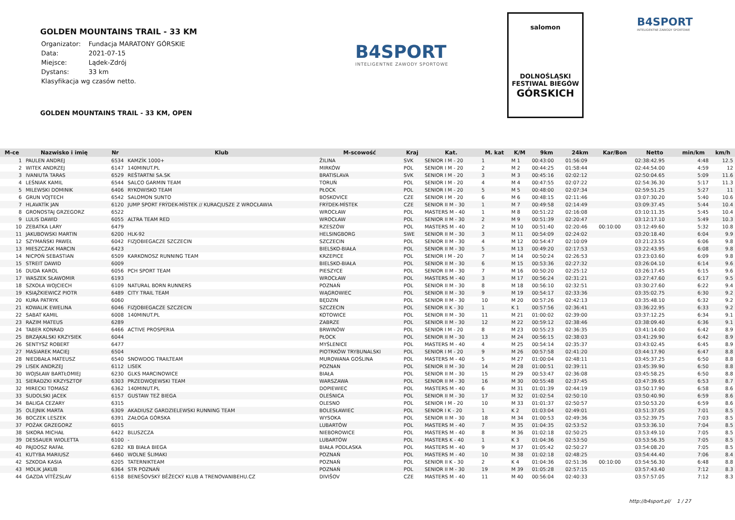GOLDEN MOUNTAINS TRAIL - 33 KM
| Organizator: | Fundacja MARATONY GÓRSKIE |
| Data: | 2021-07-15 |
| Miejsce: | Lądek-Zdrój |
| Dystans: | 33 km |
| Klasyfikacja wg czasów netto. | |
B4SPORT
INTELIGENTNE ZAWODY SPORTOWE
salomon
DOLNOŚLĄSKI
FESTIWAL BIEGÓW
GÓRSKICH
B4SPORT
INTELIGENTNE ZAWODY SPORTOWE
GOLDEN MOUNTAINS TRAIL - 33 KM, OPEN
| M-ce | Nazwisko i imię | Nr | Klub | M-scowość | Kraj | Kat. | M. kat | K/M | 9km | 24km | Kar/Bon | Netto | min/km | km/h |
| --- | --- | --- | --- | --- | --- | --- | --- | --- | --- | --- | --- | --- | --- | --- |
| 1 | PAULEN ANDREJ | 6534 | KAMZÍK 1000+ | ŽILINA | SVK | SENIOR I M - 20 | 1 | M 1 | 00:43:00 | 01:56:09 | | 02:38:42.95 | 4:48 | 12.5 |
| 2 | WITEK ANDRZEJ | 6147 | 140MINUT.PL | MIRKÓW | POL | SENIOR I M - 20 | 2 | M 2 | 00:44:25 | 01:58:44 | | 02:44:54.00 | 4:59 | 12 |
| 3 | IVANIUTA TARAS | 6529 | REŠTARTNI SA.SK | BRATISLAVA | SVK | SENIOR I M - 20 | 3 | M 3 | 00:45:16 | 02:02:12 | | 02:50:04.65 | 5:09 | 11.6 |
| 4 | LEŚNIAK KAMIL | 6544 | SALCO GARMIN TEAM | TORUŃ | POL | SENIOR I M - 20 | 4 | M 4 | 00:47:55 | 02:07:22 | | 02:54:36.30 | 5:17 | 11.3 |
| 5 | MILEWSKI DOMINIK | 6406 | RYKOWISKO TEAM | PŁOCK | POL | SENIOR I M - 20 | 5 | M 5 | 00:48:00 | 02:07:34 | | 02:59:51.25 | 5:27 | 11 |
| 6 | GRUN VOJTECH | 6542 | SALOMON SUNTO | BOSKOVICE | CZE | SENIOR I M - 20 | 6 | M 6 | 00:48:15 | 02:11:46 | | 03:07:30.20 | 5:40 | 10.6 |
| 7 | HLAVATÍK JAN | 6120 | JUMP SPORT FRÝDEK-MÍSTEK // KURACJUSZE Z WROCŁAWIA | FRÝDEK-MÍSTEK | CZE | SENIOR II M - 30 | 1 | M 7 | 00:49:58 | 02:14:49 | | 03:09:37.45 | 5:44 | 10.4 |
| 8 | GRONOSTAJ GRZEGORZ | 6522 | | WROCŁAW | POL | MASTERS M - 40 | 1 | M 8 | 00:51:22 | 02:16:08 | | 03:10:11.35 | 5:45 | 10.4 |
| 9 | LULIS DAWID | 6055 | ALTRA TEAM RED | WROCŁAW | POL | SENIOR II M - 30 | 2 | M 9 | 00:51:39 | 02:20:47 | | 03:12:17.10 | 5:49 | 10.3 |
| 10 | ZEBATKA LARY | 6479 | | RZESZÓW | POL | MASTERS M - 40 | 2 | M 10 | 00:51:40 | 02:20:46 | 00:10:00 | 03:12:49.60 | 5:32 | 10.8 |
| 11 | JAKUBOWSKI MARTIN | 6200 | HLK-92 | HELSINGBORG | SWE | SENIOR II M - 30 | 3 | M 11 | 00:54:09 | 02:24:02 | | 03:20:18.40 | 6:04 | 9.9 |
| 12 | SZYMAŃSKI PAWEŁ | 6042 | FIZJOBIEGACZE SZCZECIN | SZCZECIN | POL | SENIOR II M - 30 | 4 | M 12 | 00:54:47 | 02:10:09 | | 03:21:23.55 | 6:06 | 9.8 |
| 13 | MIESZCZAK MARCIN | 6423 | | BIELSKO-BIAŁA | POL | SENIOR II M - 30 | 5 | M 13 | 00:49:20 | 02:17:53 | | 03:22:43.95 | 6:08 | 9.8 |
| 14 | NICPOŃ SEBASTIAN | 6509 | KARKONOSZ RUNNING TEAM | KRZEPICE | POL | SENIOR I M - 20 | 7 | M 14 | 00:50:24 | 02:26:53 | | 03:23:03.60 | 6:09 | 9.8 |
| 15 | STREIT DAWID | 6009 | | BIELSKO-BIAŁA | POL | SENIOR II M - 30 | 6 | M 15 | 00:53:36 | 02:27:32 | | 03:26:04.10 | 6:14 | 9.6 |
| 16 | DUDA KAROL | 6056 | PCH SPORT TEAM | PIESZYCE | POL | SENIOR II M - 30 | 7 | M 16 | 00:50:20 | 02:25:12 | | 03:26:17.45 | 6:15 | 9.6 |
| 17 | WASZEK SŁAWOMIR | 6193 | | WROCŁAW | POL | MASTERS M - 40 | 3 | M 17 | 00:56:24 | 02:31:21 | | 03:27:47.60 | 6:17 | 9.5 |
| 18 | SZKOŁA WOJCIECH | 6109 | NATURAL BORN RUNNERS | POZNAŃ | POL | SENIOR II M - 30 | 8 | M 18 | 00:56:10 | 02:32:51 | | 03:30:27.60 | 6:22 | 9.4 |
| 19 | KSIĄŻKIEWICZ PIOTR | 6489 | CITY TRAIL TEAM | WĄGROWIEC | POL | SENIOR II M - 30 | 9 | M 19 | 00:54:17 | 02:33:36 | | 03:35:02.75 | 6:30 | 9.2 |
| 20 | KURA PATRYK | 6060 | | BĘDZIN | POL | SENIOR II M - 30 | 10 | M 20 | 00:57:26 | 02:42:13 | | 03:35:48.10 | 6:32 | 9.2 |
| 21 | KOWALIK EWELINA | 6046 | FIZJOBIEGACZE SZCZECIN | SZCZECIN | POL | SENIOR II K - 30 | 1 | K 1 | 00:57:56 | 02:36:41 | | 03:36:22.95 | 6:33 | 9.2 |
| 22 | SABAT KAMIL | 6008 | 140MINUT.PL | KOTOWICE | POL | SENIOR II M - 30 | 11 | M 21 | 01:00:02 | 02:39:00 | | 03:37:12.25 | 6:34 | 9.1 |
| 23 | RAZIM MATEUS | 6289 | | ZABRZE | POL | SENIOR II M - 30 | 12 | M 22 | 00:59:12 | 02:38:46 | | 03:38:09.40 | 6:36 | 9.1 |
| 24 | TABER KONRAD | 6466 | ACTIVE PROSPERIA | BRWINÓW | POL | SENIOR I M - 20 | 8 | M 23 | 00:55:23 | 02:36:35 | | 03:41:14.00 | 6:42 | 8.9 |
| 25 | BRZĄKALSKI KRZYSIEK | 6044 | | PŁOCK | POL | SENIOR II M - 30 | 13 | M 24 | 00:56:15 | 02:38:03 | | 03:41:29.90 | 6:42 | 8.9 |
| 26 | SENTYSZ ROBERT | 6477 | | MYŚLENICE | POL | MASTERS M - 40 | 4 | M 25 | 00:54:14 | 02:35:37 | | 03:43:02.45 | 6:45 | 8.9 |
| 27 | MASIAREK MACIEJ | 6504 | | PIOTRKÓW TRYBUNALSKI | POL | SENIOR I M - 20 | 9 | M 26 | 00:57:58 | 02:41:20 | | 03:44:17.90 | 6:47 | 8.8 |
| 28 | NIEDBAŁA MATEUSZ | 6540 | SNOWDOG TRAILTEAM | MUROWANA GOŚLINA | POL | MASTERS M - 40 | 5 | M 27 | 01:00:04 | 02:48:11 | | 03:45:37.25 | 6:50 | 8.8 |
| 29 | LISEK ANDRZEJ | 6112 | LISEK | POZNAN | POL | SENIOR II M - 30 | 14 | M 28 | 01:00:51 | 02:39:11 | | 03:45:39.90 | 6:50 | 8.8 |
| 30 | WOJSŁAW BARTŁOMIEJ | 6230 | GLKS MARCINOWICE | BIAŁA | POL | SENIOR II M - 30 | 15 | M 29 | 00:53:47 | 02:36:08 | | 03:45:58.25 | 6:50 | 8.8 |
| 31 | SIERADZKI KRZYSZTOF | 6303 | PRZEDWOJEWSKI TEAM | WARSZAWA | POL | SENIOR II M - 30 | 16 | M 30 | 00:55:48 | 02:37:45 | | 03:47:39.65 | 6:53 | 8.7 |
| 32 | MIRECKI TOMASZ | 6362 | 140MINUT.PL | DOPIEWIEC | POL | MASTERS M - 40 | 6 | M 31 | 01:01:39 | 02:44:19 | | 03:50:17.90 | 6:58 | 8.6 |
| 33 | SUDOLSKI JACEK | 6157 | GUSTAW TEŻ BIEGA | OLEŚNICA | POL | SENIOR II M - 30 | 17 | M 32 | 01:02:54 | 02:50:10 | | 03:50:40.90 | 6:59 | 8.6 |
| 34 | BALIGA CEZARY | 6315 | | OLESNO | POL | SENIOR I M - 20 | 10 | M 33 | 01:01:37 | 02:50:57 | | 03:50:53.20 | 6:59 | 8.6 |
| 35 | OLEJNIK MARTA | 6309 | AKADIUSZ GARDZIELEWSKI RUNNING TEAM | BOLESŁAWIEC | POL | SENIOR I K - 20 | 1 | K 2 | 01:03:04 | 02:49:01 | | 03:51:37.05 | 7:01 | 8.5 |
| 36 | BOCZEK LESZEK | 6391 | ZAŁOGA GÓRSKA | WYSOKA | POL | SENIOR II M - 30 | 18 | M 34 | 01:00:53 | 02:49:36 | | 03:52:39.75 | 7:03 | 8.5 |
| 37 | POŻAK GRZEGORZ | 6015 | | LUBARTÓW | POL | MASTERS M - 40 | 7 | M 35 | 01:04:35 | 02:53:52 | | 03:53:36.10 | 7:04 | 8.5 |
| 38 | SIKORA MICHAŁ | 6422 | BLUSZCZA | NIEBOROWICE | POL | MASTERS M - 40 | 8 | M 36 | 01:02:18 | 02:50:25 | | 03:53:49.10 | 7:05 | 8.5 |
| 39 | DESSAUER WIOLETTA | 6100 | - | LUBARTÓW | POL | MASTERS K - 40 | 1 | K 3 | 01:04:36 | 02:53:50 | | 03:53:56.35 | 7:05 | 8.5 |
| 40 | PAJDOSZ RAFAŁ | 6282 | KB BIAŁA BIEGA | BIAŁA PODLASKA | POL | MASTERS M - 40 | 9 | M 37 | 01:05:42 | 02:50:27 | | 03:54:08.20 | 7:05 | 8.5 |
| 41 | KUTYBA MARIUSZ | 6460 | WOLNE ŚLIMAKI | POZNAŃ | POL | MASTERS M - 40 | 10 | M 38 | 01:02:18 | 02:48:25 | | 03:54:44.40 | 7:06 | 8.4 |
| 42 | SZKODA KASIA | 6205 | TATERNIKTEAM | POZNAŃ | POL | SENIOR II K - 30 | 2 | K 4 | 01:04:36 | 02:51:36 | 00:10:00 | 03:54:56.30 | 6:48 | 8.8 |
| 43 | MOLIK JAKUB | 6364 | STR POZNAŃ | POZNAŃ | POL | SENIOR II M - 30 | 19 | M 39 | 01:05:28 | 02:57:15 | | 03:57:43.40 | 7:12 | 8.3 |
| 44 | GAZDA VÍTĚZSLAV | 6158 | BENEŠOVSKÝ BĚŽECKÝ KLUB A TRENOVANIBEHU.CZ | DIVIŠOV | CZE | MASTERS M - 40 | 11 | M 40 | 00:56:04 | 02:40:33 | | 03:57:57.05 | 7:12 | 8.3 |
http://b4sport.pl/ 1 / 27